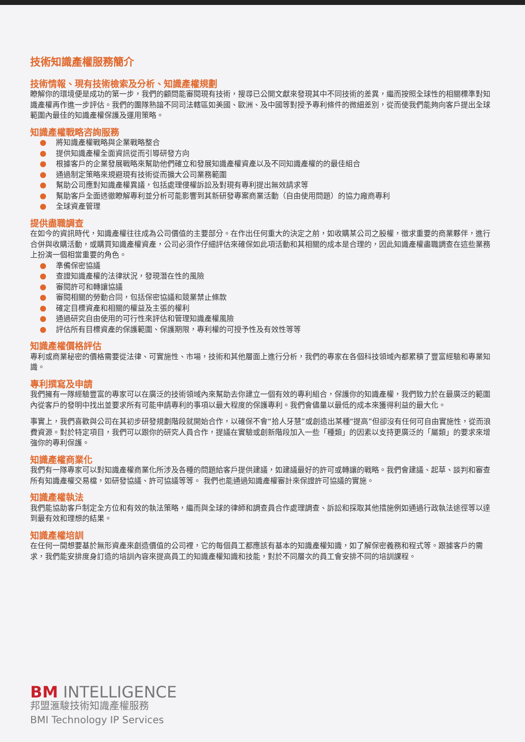技術知識產權服務簡介
技術情報、現有技術檢索及分析、知識產權規劃
瞭解你的環境便是成功的第一步，我們的顧問能審閱現有技術，搜尋已公開文獻來發現其中不同技術的差異，繼而按照全球性的相關標準對知識產權再作進一步評估。我們的團隊熟諳不同司法轄區如美國、歐洲、及中國等對授予專利條件的微細差別，從而使我們能夠向客戶提出全球範圍內最佳的知識產權保護及運用策略。
知識產權戰略咨詢服務
將知識產權戰略與企業戰略整合
提供知識產權全面資訊從而引導研發方向
根據客戶的企業發展戰略來幫助他們確立和發展知識產權資產以及不同知識產權的的最佳組合
通過制定策略來規避現有技術從而擴大公司業務範圍
幫助公司應對知識產權異議，包括處理侵權訴訟及對現有專利提出無效請求等
幫助客戶全面透徹瞭解專利並分析可能影響到其新研發專案商業活動（自由使用問題）的協力廠商專利
全球資產管理
提供盡職調查
在如今的資訊時代，知識產權往往成為公司價值的主要部分。在作出任何重大的決定之前，如收購某公司之股權，徵求重要的商業夥伴，進行合併與收購活動，或購買知識產權資產，公司必須作仔細評估來確保如此項活動和其相關的成本是合理的，因此知識產權盡職調查在這些業務上扮演一個相當重要的角色。
準備保密協議
查證知識產權的法律狀況，發現潛在性的風險
審閱許可和轉讓協議
審閱相關的勞動合同，包括保密協議和競業禁止條款
確定目標資產和相關的權益及主張的權利
通過研究自由使用的可行性來評估和管理知識產權風險
評估所有目標資產的保護範圍、保護期限，專利權的可授予性及有效性等等
知識產權價格評估
專利或商業秘密的價格需要從法律、可實施性、市場，技術和其他層面上進行分析，我們的專家在各個科技領域內都累積了豐富經驗和專業知識。
專利撰寫及申請
我們擁有一隊經驗豐富的專家可以在廣泛的技術領域內來幫助去你建立一個有效的專利組合，保護你的知識產權，我們致力於在最廣泛的範圍內從客戶的發明中找出並要求所有可能申請專利的事項以最大程度的保護專利。我們會儘量以最低的成本來獲得利益的最大化。
事實上，我們喜歡與公司在其初步研發規劃階段就開始合作，以確保不會“拾人牙慧”或創造出某種“提高”但卻沒有任何可自由實施性，從而浪費資源。對於特定項目，我們可以跟你的研究人員合作，提議在實驗或創新階段加入一些「種類」的因素以支持更廣泛的「屬類」的要求來增強你的專利保護。
知識產權商業化
我們有一隊專家可以對知識產權商業化所涉及各種的問題給客戶提供建議，如建議最好的許可或轉讓的戰略。我們會建議、起草、談判和審查所有知識產權交易檔，如研發協議、許可協議等等。 我們也能通過知識產權審計來保證許可協議的實施。
知識產權執法
我們能協助客戶制定全方位和有效的執法策略，繼而與全球的律師和調查員合作處理調查、訴訟和採取其他措施例如通過行政執法途徑等以達到最有效和理想的結果。
知識產權培訓
在任何一間想要基於無形資產來創造價值的公司裡，它的每個員工都應該有基本的知識產權知識，如了解保密義務和程式等。跟據客戶的需求，我們能安排度身訂造的培訓內容來提高員工的知識產權知識和技能，對於不同層次的員工會安排不同的培訓課程。
BM INTELLIGENCE
邦盟滙駿技術知識產權服務
BMI Technology IP Services